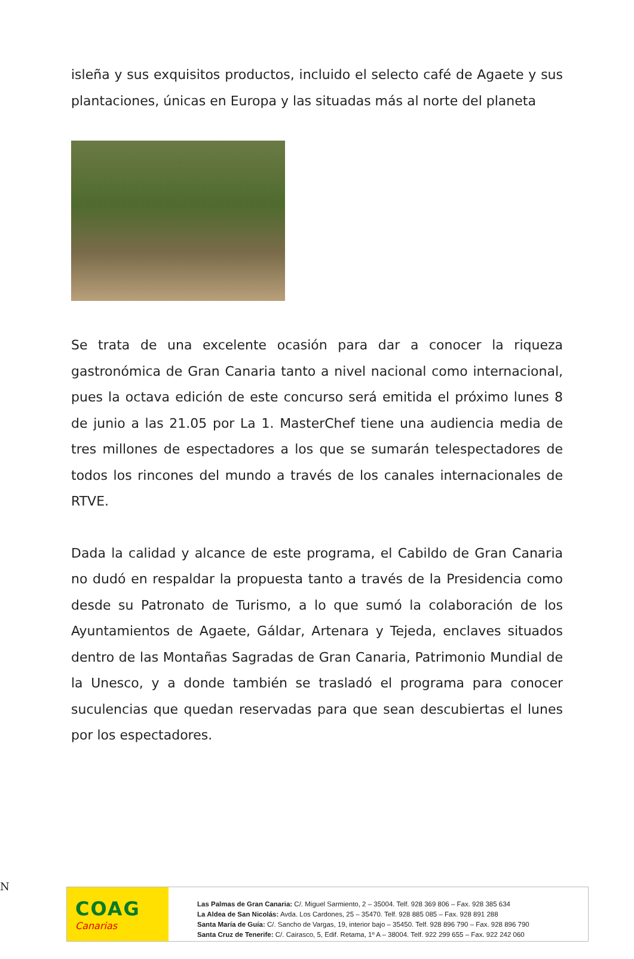isleña y sus exquisitos productos, incluido el selecto café de Agaete y sus plantaciones, únicas en Europa y las situadas más al norte del planeta
Se trata de una excelente ocasión para dar a conocer la riqueza gastronómica de Gran Canaria tanto a nivel nacional como internacional, pues la octava edición de este concurso será emitida el próximo lunes 8 de junio a las 21.05 por La 1. MasterChef tiene una audiencia media de tres millones de espectadores a los que se sumarán telespectadores de todos los rincones del mundo a través de los canales internacionales de RTVE.
Dada la calidad y alcance de este programa, el Cabildo de Gran Canaria no dudó en respaldar la propuesta tanto a través de la Presidencia como desde su Patronato de Turismo, a lo que sumó la colaboración de los Ayuntamientos de Agaete, Gáldar, Artenara y Tejeda, enclaves situados dentro de las Montañas Sagradas de Gran Canaria, Patrimonio Mundial de la Unesco, y a donde también se trasladó el programa para conocer suculencias que quedan reservadas para que sean descubiertas el lunes por los espectadores.
N
COAG
Canarias
Las Palmas de Gran Canaria: C/. Miguel Sarmiento, 2 – 35004. Telf. 928 369 806 – Fax. 928 385 634
La Aldea de San Nicolás: Avda. Los Cardones, 25 – 35470. Telf. 928 885 085 – Fax. 928 891 288
Santa María de Guía: C/. Sancho de Vargas, 19, interior bajo – 35450. Telf. 928 896 790 – Fax. 928 896 790
Santa Cruz de Tenerife: C/. Cairasco, 5, Edif. Retama, 1º A – 38004. Telf. 922 299 655 – Fax. 922 242 060